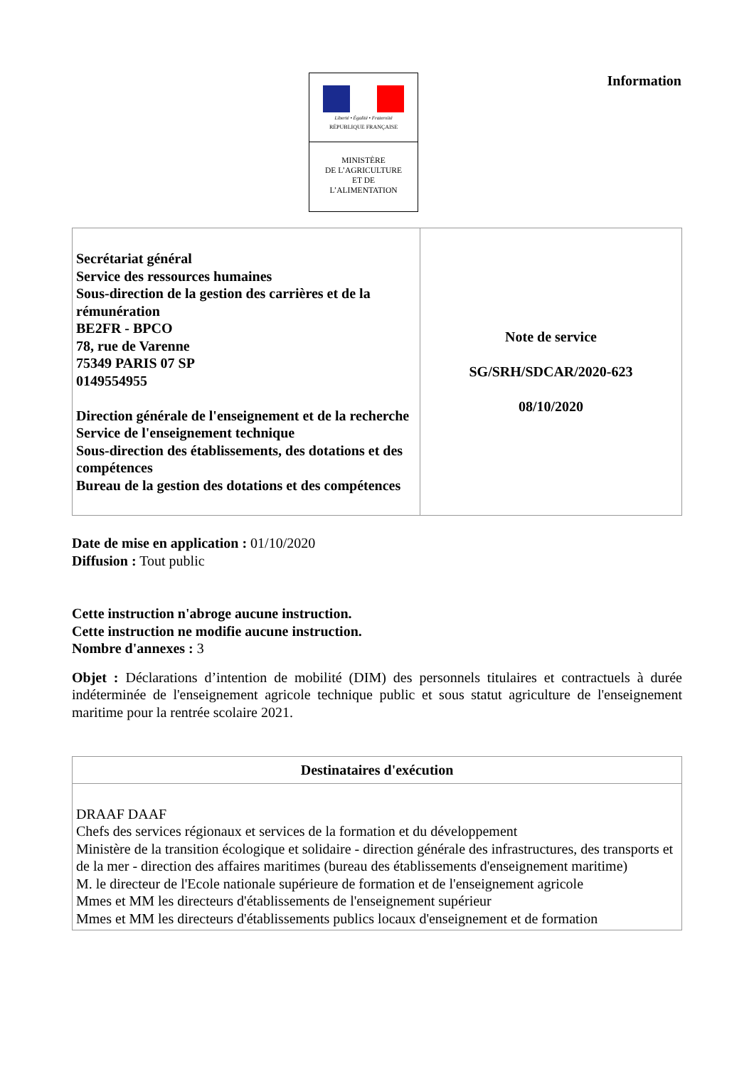Liberté • Égalité • Fraternité
RÉPUBLIQUE FRANÇAISE
MINISTÈRE
DE L’AGRICULTURE
ET DE
L’ALIMENTATION
Information
| Secrétariat général Service des ressources humaines Sous-direction de la gestion des carrières et de la rémunération BE2FR - BPCO 78, rue de Varenne 75349 PARIS 07 SP 0149554955 Direction générale de l'enseignement et de la recherche Service de l'enseignement technique Sous-direction des établissements, des dotations et des compétences Bureau de la gestion des dotations et des compétences | Note de service SG/SRH/SDCAR/2020-623 08/10/2020 |
Date de mise en application : 01/10/2020
Diffusion : Tout public
Cette instruction n'abroge aucune instruction.
Cette instruction ne modifie aucune instruction.
Nombre d'annexes : 3
Objet : Déclarations d’intention de mobilité (DIM) des personnels titulaires et contractuels à durée indéterminée de l'enseignement agricole technique public et sous statut agriculture de l'enseignement maritime pour la rentrée scolaire 2021.
| Destinataires d'exécution |
| --- |
| DRAAF DAAF Chefs des services régionaux et services de la formation et du développement Ministère de la transition écologique et solidaire - direction générale des infrastructures, des transports et de la mer - direction des affaires maritimes (bureau des établissements d'enseignement maritime) M. le directeur de l'Ecole nationale supérieure de formation et de l'enseignement agricole Mmes et MM les directeurs d'établissements de l'enseignement supérieur Mmes et MM les directeurs d'établissements publics locaux d'enseignement et de formation |